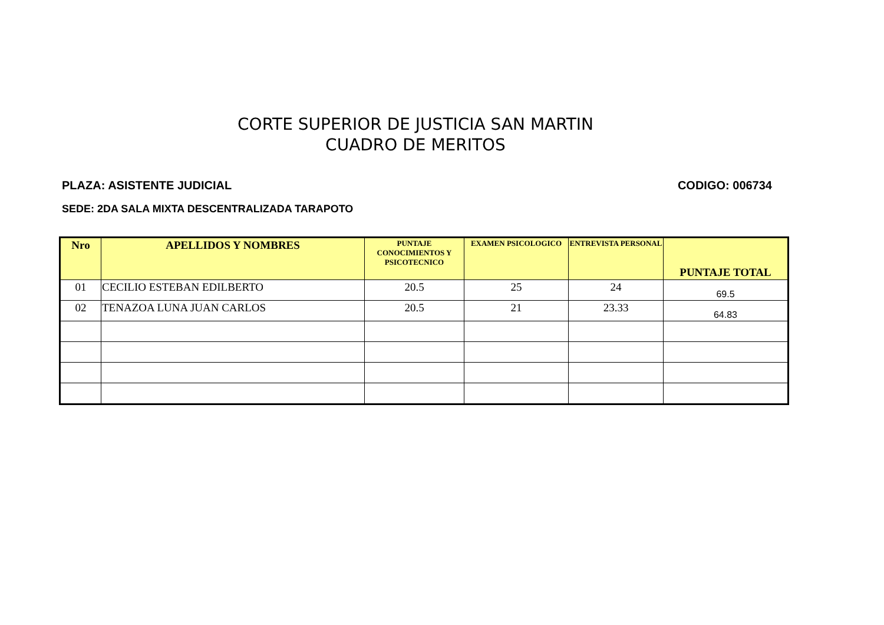CORTE SUPERIOR DE JUSTICIA SAN MARTIN
CUADRO DE MERITOS
PLAZA: ASISTENTE JUDICIAL CODIGO: 006734
SEDE: 2DA SALA MIXTA DESCENTRALIZADA TARAPOTO
| Nro | APELLIDOS Y NOMBRES | PUNTAJE CONOCIMIENTOS Y PSICOTECNICO | EXAMEN PSICOLOGICO | ENTREVISTA PERSONAL | PUNTAJE TOTAL |
| --- | --- | --- | --- | --- | --- |
| 01 | CECILIO ESTEBAN EDILBERTO | 20.5 | 25 | 24 | 69.5 |
| 02 | TENAZOA LUNA JUAN CARLOS | 20.5 | 21 | 23.33 | 64.83 |